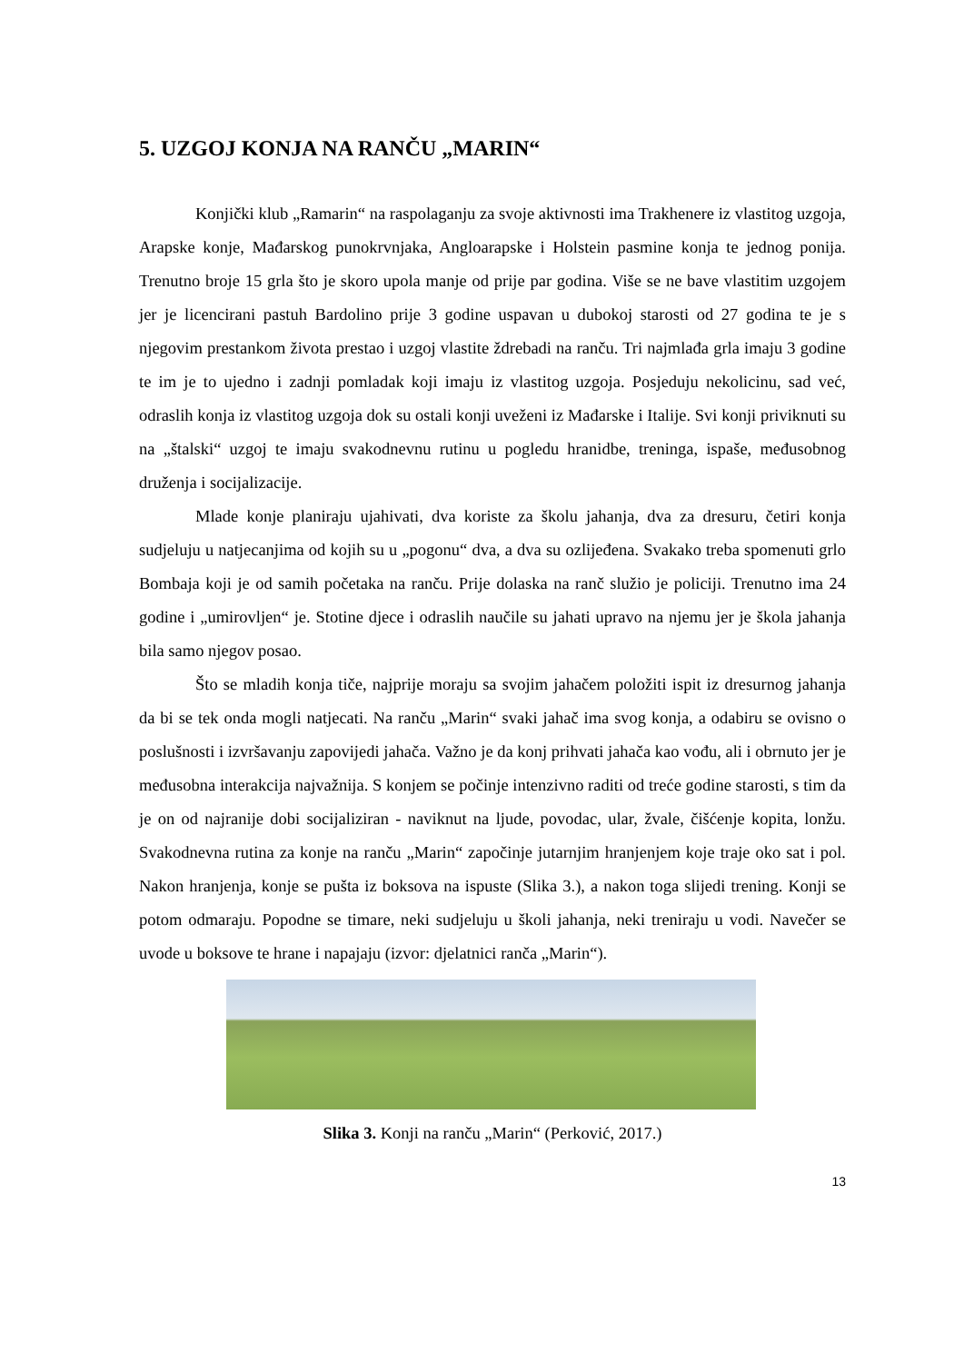5. UZGOJ KONJA NA RANČU „MARIN“
Konjički klub „Ramarin“ na raspolaganju za svoje aktivnosti ima Trakhenere iz vlastitog uzgoja, Arapske konje, Mađarskog punokrvnjaka, Angloarapske i Holstein pasmine konja te jednog ponija. Trenutno broje 15 grla što je skoro upola manje od prije par godina. Više se ne bave vlastitim uzgojem jer je licencirani pastuh Bardolino prije 3 godine uspavan u dubokoj starosti od 27 godina te je s njegovim prestankom života prestao i uzgoj vlastite ždrebadi na ranču. Tri najmlađa grla imaju 3 godine te im je to ujedno i zadnji pomladak koji imaju iz vlastitog uzgoja. Posjeduju nekolicinu, sad već, odraslih konja iz vlastitog uzgoja dok su ostali konji uveženi iz Mađarske i Italije. Svi konji priviknuti su na „štalski“ uzgoj te imaju svakodnevnu rutinu u pogledu hranidbe, treninga, ispaše, međusobnog druženja i socijalizacije.
Mlade konje planiraju ujahivati, dva koriste za školu jahanja, dva za dresuru, četiri konja sudjeluju u natjecanjima od kojih su u „pogonu“ dva, a dva su ozlijeđena. Svakako treba spomenuti grlo Bombaja koji je od samih početaka na ranču. Prije dolaska na ranč služio je policiji. Trenutno ima 24 godine i „umirovljen“ je. Stotine djece i odraslih naučile su jahati upravo na njemu jer je škola jahanja bila samo njegov posao.
Što se mladih konja tiče, najprije moraju sa svojim jahačem položiti ispit iz dresurnog jahanja da bi se tek onda mogli natjecati. Na ranču „Marin“ svaki jahač ima svog konja, a odabiru se ovisno o poslušnosti i izvršavanju zapovijedi jahača. Važno je da konj prihvati jahača kao vođu, ali i obrnuto jer je međusobna interakcija najvažnija. S konjem se počinje intenzivno raditi od treće godine starosti, s tim da je on od najranije dobi socijaliziran - naviknut na ljude, povodac, ular, žvale, čišćenje kopita, lonžu. Svakodnevna rutina za konje na ranču „Marin“ započinje jutarnjim hranjenjem koje traje oko sat i pol. Nakon hranjenja, konje se pušta iz boksova na ispuste (Slika 3.), a nakon toga slijedi trening. Konji se potom odmaraju. Popodne se timare, neki sudjeluju u školi jahanja, neki treniraju u vodi. Navečer se uvode u boksove te hrane i napajaju (izvor: djelatnici ranča „Marin“).
Slika 3. Konji na ranču „Marin“ (Perković, 2017.)
13